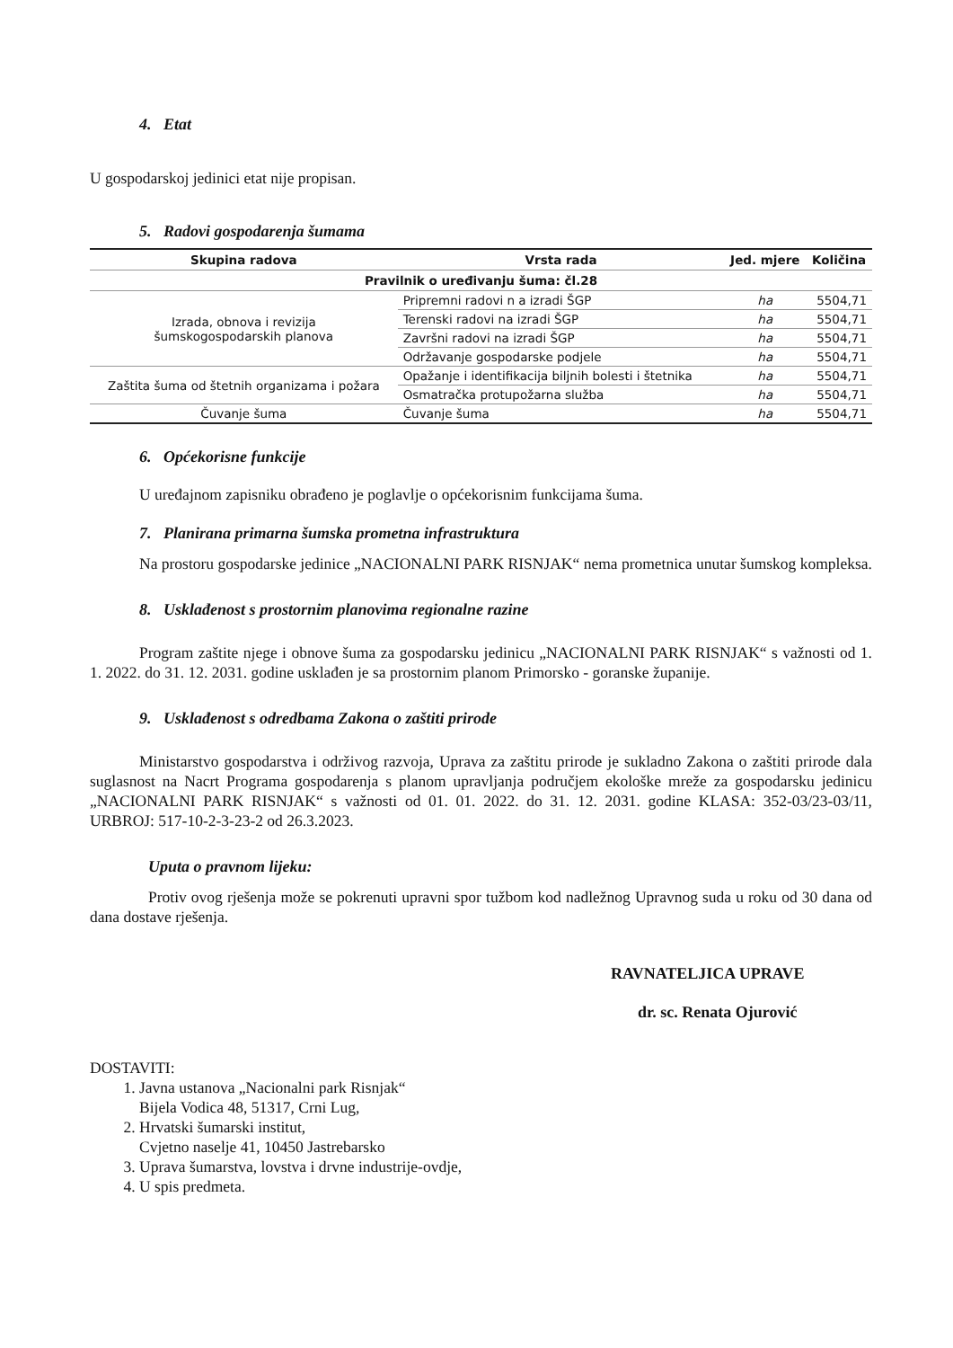4. Etat
U gospodarskoj jedinici etat nije propisan.
5. Radovi gospodarenja šumama
| Skupina radova | Vrsta rada | Jed. mjere | Količina |
| --- | --- | --- | --- |
| Pravilnik o uređivanju šuma: čl.28 | | | |
| Izrada, obnova i revizija šumskogospodarskih planova | Pripremni radovi n a izradi ŠGP | ha | 5504,71 |
| | Terenski radovi na izradi ŠGP | ha | 5504,71 |
| | Završni radovi na izradi ŠGP | ha | 5504,71 |
| | Održavanje gospodarske podjele | ha | 5504,71 |
| Zaštita šuma od štetnih organizama i požara | Opažanje i identifikacija biljnih bolesti i štetnika | ha | 5504,71 |
| | Osmatračka protupožarna služba | ha | 5504,71 |
| Čuvanje šuma | Čuvanje šuma | ha | 5504,71 |
6. Općekorisne funkcije
U uređajnom zapisniku obrađeno je poglavlje o općekorisnim funkcijama šuma.
7. Planirana primarna šumska prometna infrastruktura
Na prostoru gospodarske jedinice „NACIONALNI PARK RISNJAK“ nema prometnica unutar šumskog kompleksa.
8. Usklađenost s prostornim planovima regionalne razine
Program zaštite njege i obnove šuma za gospodarsku jedinicu „NACIONALNI PARK RISNJAK“ s važnosti od 1. 1. 2022. do 31. 12. 2031. godine usklađen je sa prostornim planom Primorsko - goranske županije.
9. Usklađenost s odredbama Zakona o zaštiti prirode
Ministarstvo gospodarstva i održivog razvoja, Uprava za zaštitu prirode je sukladno Zakona o zaštiti prirode dala suglasnost na Nacrt Programa gospodarenja s planom upravljanja područjem ekološke mreže za gospodarsku jedinicu „NACIONALNI PARK RISNJAK“ s važnosti od 01. 01. 2022. do 31. 12. 2031. godine KLASA: 352-03/23-03/11, URBROJ: 517-10-2-3-23-2 od 26.3.2023.
Uputa o pravnom lijeku:
Protiv ovog rješenja može se pokrenuti upravni spor tužbom kod nadležnog Upravnog suda u roku od 30 dana od dana dostave rješenja.
RAVNATELJICA UPRAVE
dr. sc. Renata Ojurović
DOSTAVITI:
1. Javna ustanova „Nacionalni park Risnjak“
Bijela Vodica 48, 51317, Crni Lug,
2. Hrvatski šumarski institut,
Cvjetno naselje 41, 10450 Jastrebarsko
3. Uprava šumarstva, lovstva i drvne industrije-ovdje,
4. U spis predmeta.